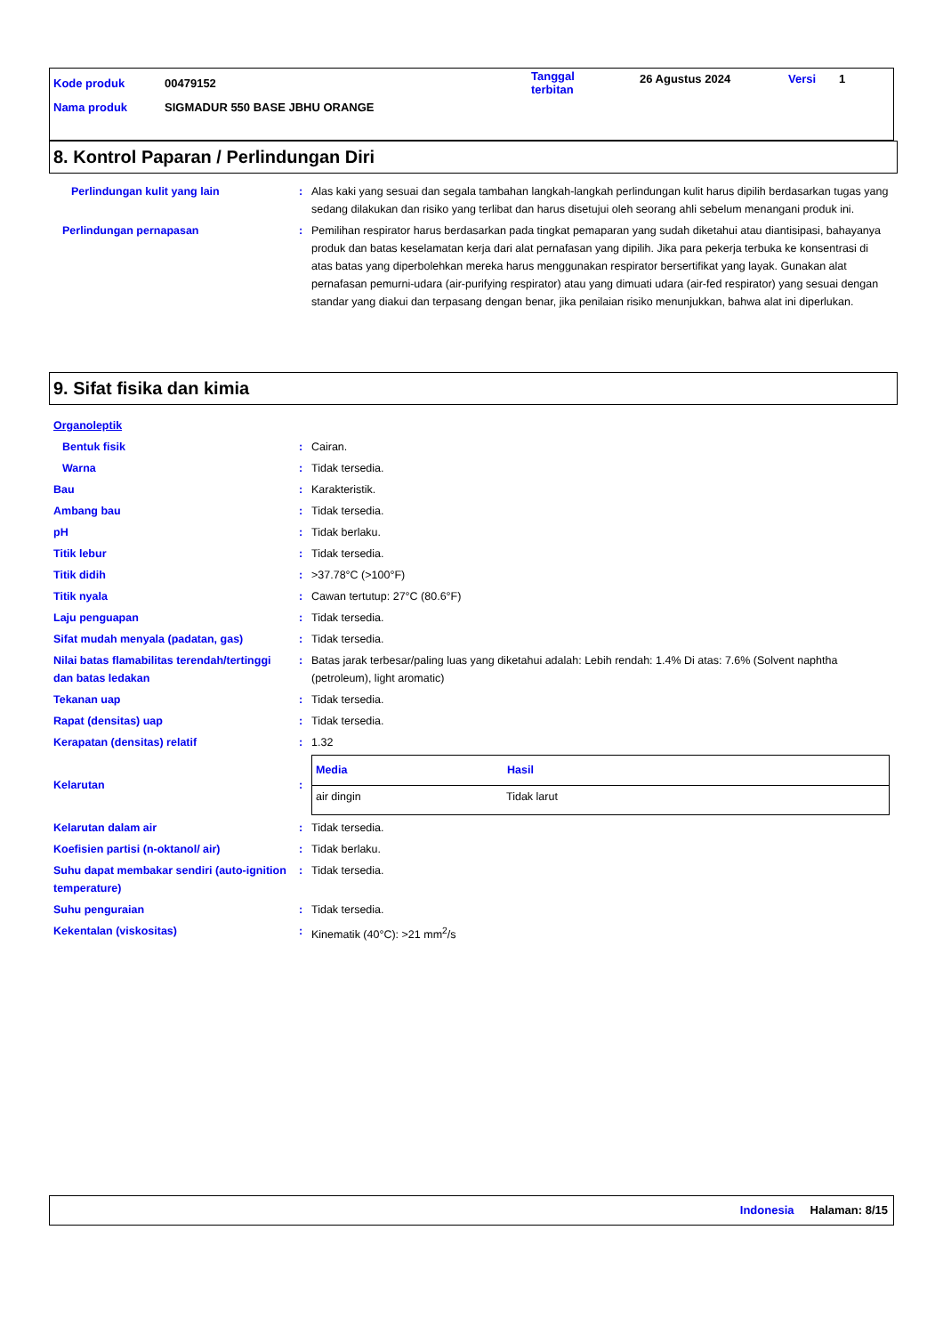| Kode produk | 00479152 | Tanggal terbitan | 26 Agustus 2024 | Versi | 1 |
| Nama produk | SIGMADUR 550 BASE JBHU ORANGE | | | | |
8. Kontrol Paparan / Perlindungan Diri
| Perlindungan kulit yang lain | : | Alas kaki yang sesuai dan segala tambahan langkah-langkah perlindungan kulit harus dipilih berdasarkan tugas yang sedang dilakukan dan risiko yang terlibat dan harus disetujui oleh seorang ahli sebelum menangani produk ini. |
| Perlindungan pernapasan | : | Pemilihan respirator harus berdasarkan pada tingkat pemaparan yang sudah diketahui atau diantisipasi, bahayanya produk dan batas keselamatan kerja dari alat pernafasan yang dipilih. Jika para pekerja terbuka ke konsentrasi di atas batas yang diperbolehkan mereka harus menggunakan respirator bersertifikat yang layak. Gunakan alat pernafasan pemurni-udara (air-purifying respirator) atau yang dimuati udara (air-fed respirator) yang sesuai dengan standar yang diakui dan terpasang dengan benar, jika penilaian risiko menunjukkan, bahwa alat ini diperlukan. |
9. Sifat fisika dan kimia
| Organoleptik | | |
| Bentuk fisik | : | Cairan. |
| Warna | : | Tidak tersedia. |
| Bau | : | Karakteristik. |
| Ambang bau | : | Tidak tersedia. |
| pH | : | Tidak berlaku. |
| Titik lebur | : | Tidak tersedia. |
| Titik didih | : | >37.78°C (>100°F) |
| Titik nyala | : | Cawan tertutup: 27°C (80.6°F) |
| Laju penguapan | : | Tidak tersedia. |
| Sifat mudah menyala (padatan, gas) | : | Tidak tersedia. |
| Nilai batas flamabilitas terendah/tertinggi dan batas ledakan | : | Batas jarak terbesar/paling luas yang diketahui adalah: Lebih rendah: 1.4% Di atas: 7.6% (Solvent naphtha (petroleum), light aromatic) |
| Tekanan uap | : | Tidak tersedia. |
| Rapat (densitas) uap | : | Tidak tersedia. |
| Kerapatan (densitas) relatif | : | 1.32 |
| Kelarutan | : | / Media / Hasil / / --- / --- / / air dingin / Tidak larut / |
| Kelarutan dalam air | : | Tidak tersedia. |
| Koefisien partisi (n-oktanol/ air) | : | Tidak berlaku. |
| Suhu dapat membakar sendiri (auto-ignition temperature) | : | Tidak tersedia. |
| Suhu penguraian | : | Tidak tersedia. |
| Kekentalan (viskositas) | : | Kinematik (40°C): >21 mm<sup>2</sup>/s |
Indonesia Halaman: 8/15